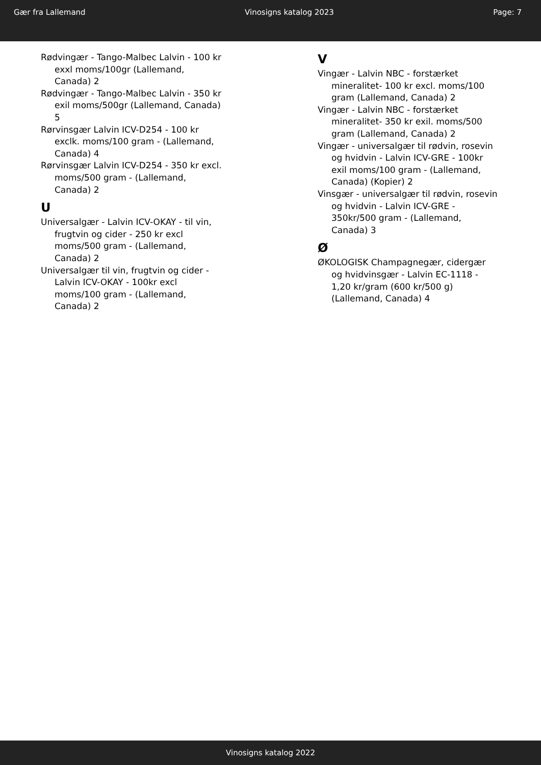Gær fra Lallemand Vinosigns katalog 2023 Page: 7
Rødvingær - Tango-Malbec Lalvin - 100 kr exxl moms/100gr (Lallemand, Canada) 2
Rødvingær - Tango-Malbec Lalvin - 350 kr exil moms/500gr (Lallemand, Canada) 5
Rørvinsgær Lalvin ICV-D254 - 100 kr exclk. moms/100 gram - (Lallemand, Canada) 4
Rørvinsgær Lalvin ICV-D254 - 350 kr excl. moms/500 gram - (Lallemand, Canada) 2
U
Universalgær - Lalvin ICV-OKAY - til vin, frugtvin og cider - 250 kr excl moms/500 gram - (Lallemand, Canada) 2
Universalgær til vin, frugtvin og cider - Lalvin ICV-OKAY - 100kr excl moms/100 gram - (Lallemand, Canada) 2
V
Vingær - Lalvin NBC - forstærket mineralitet- 100 kr excl. moms/100 gram (Lallemand, Canada) 2
Vingær - Lalvin NBC - forstærket mineralitet- 350 kr exil. moms/500 gram (Lallemand, Canada) 2
Vingær - universalgær til rødvin, rosevin og hvidvin - Lalvin ICV-GRE - 100kr exil moms/100 gram - (Lallemand, Canada) (Kopier) 2
Vinsgær - universalgær til rødvin, rosevin og hvidvin - Lalvin ICV-GRE - 350kr/500 gram - (Lallemand, Canada) 3
Ø
ØKOLOGISK Champagnegær, cidergær og hvidvinsgær - Lalvin EC-1118 - 1,20 kr/gram (600 kr/500 g) (Lallemand, Canada) 4
Vinosigns katalog 2022